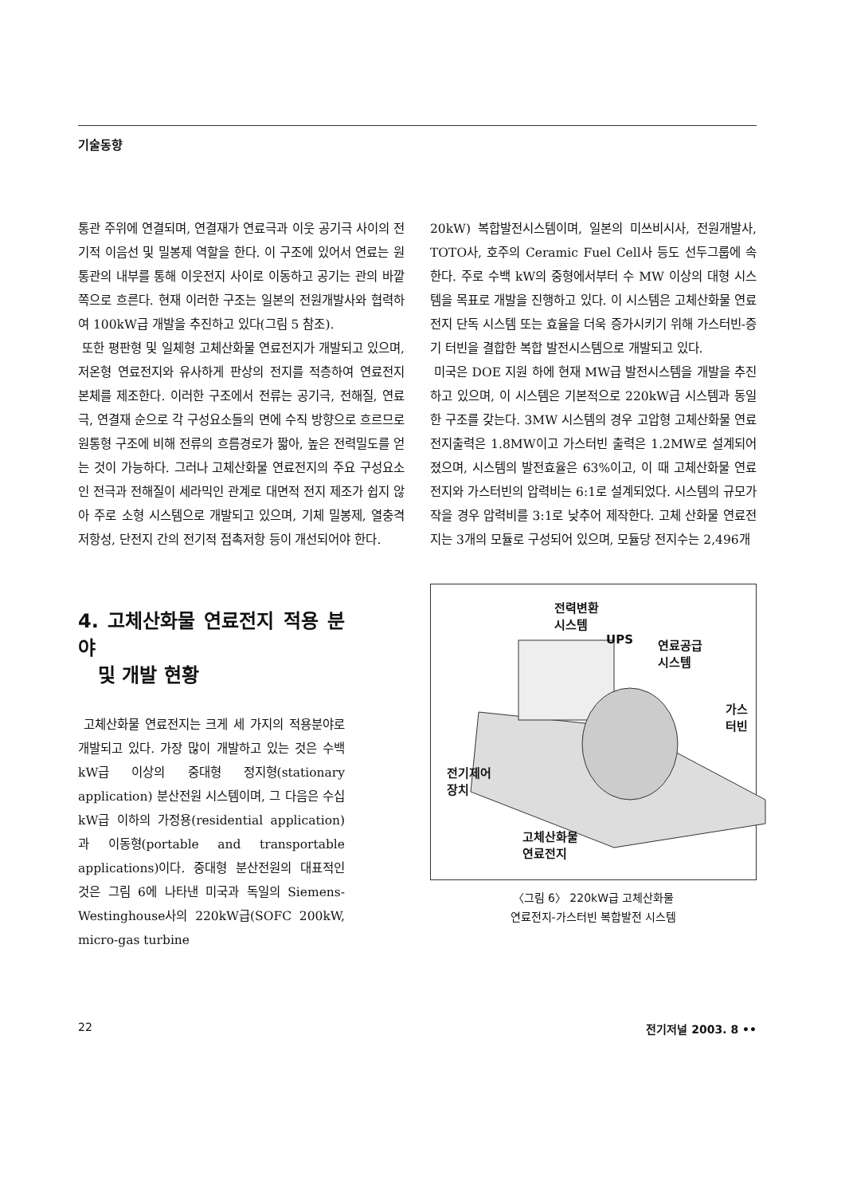기술동향
통관 주위에 연결되며, 연결재가 연료극과 이웃 공기극 사이의 전기적 이음선 및 밀봉제 역할을 한다. 이 구조에 있어서 연료는 원통관의 내부를 통해 이웃전지 사이로 이동하고 공기는 관의 바깥쪽으로 흐른다. 현재 이러한 구조는 일본의 전원개발사와 협력하여 100kW급 개발을 추진하고 있다(그림 5 참조).
또한 평판형 및 일체형 고체산화물 연료전지가 개발되고 있으며, 저온형 연료전지와 유사하게 판상의 전지를 적층하여 연료전지 본체를 제조한다. 이러한 구조에서 전류는 공기극, 전해질, 연료극, 연결재 순으로 각 구성요소들의 면에 수직 방향으로 흐르므로 원통형 구조에 비해 전류의 흐름경로가 짧아, 높은 전력밀도를 얻는 것이 가능하다. 그러나 고체산화물 연료전지의 주요 구성요소인 전극과 전해질이 세라믹인 관계로 대면적 전지 제조가 쉽지 않아 주로 소형 시스템으로 개발되고 있으며, 기체 밀봉제, 열충격 저항성, 단전지 간의 전기적 접촉저항 등이 개선되어야 한다.
4. 고체산화물 연료전지 적용 분야
및 개발 현황
고체산화물 연료전지는 크게 세 가지의 적용분야로 개발되고 있다. 가장 많이 개발하고 있는 것은 수백 kW급 이상의 중대형 정지형(stationary application) 분산전원 시스템이며, 그 다음은 수십 kW급 이하의 가정용(residential application)과 이동형(portable and transportable applications)이다. 중대형 분산전원의 대표적인 것은 그림 6에 나타낸 미국과 독일의 Siemens-Westinghouse사의 220kW급(SOFC 200kW, micro-gas turbine
20kW) 복합발전시스템이며, 일본의 미쓰비시사, 전원개발사, TOTO사, 호주의 Ceramic Fuel Cell사 등도 선두그룹에 속한다. 주로 수백 kW의 중형에서부터 수 MW 이상의 대형 시스템을 목표로 개발을 진행하고 있다. 이 시스템은 고체산화물 연료전지 단독 시스템 또는 효율을 더욱 증가시키기 위해 가스터빈-증기 터빈을 결합한 복합 발전시스템으로 개발되고 있다.
미국은 DOE 지원 하에 현재 MW급 발전시스템을 개발을 추진하고 있으며, 이 시스템은 기본적으로 220kW급 시스템과 동일한 구조를 갖는다. 3MW 시스템의 경우 고압형 고체산화물 연료전지출력은 1.8MW이고 가스터빈 출력은 1.2MW로 설계되어 졌으며, 시스템의 발전효율은 63%이고, 이 때 고체산화물 연료전지와 가스터빈의 압력비는 6:1로 설계되었다. 시스템의 규모가 작을 경우 압력비를 3:1로 낮추어 제작한다. 고체 산화물 연료전지는 3개의 모듈로 구성되어 있으며, 모듈당 전지수는 2,496개
전력변환
시스템
UPS
연료공급
시스템
가스터빈
전기제어
장치
고체산화물
연료전지
〈그림 6〉 220kW급 고체산화물
연료전지-가스터빈 복합발전 시스템
22 전기저널 2003. 8 ••